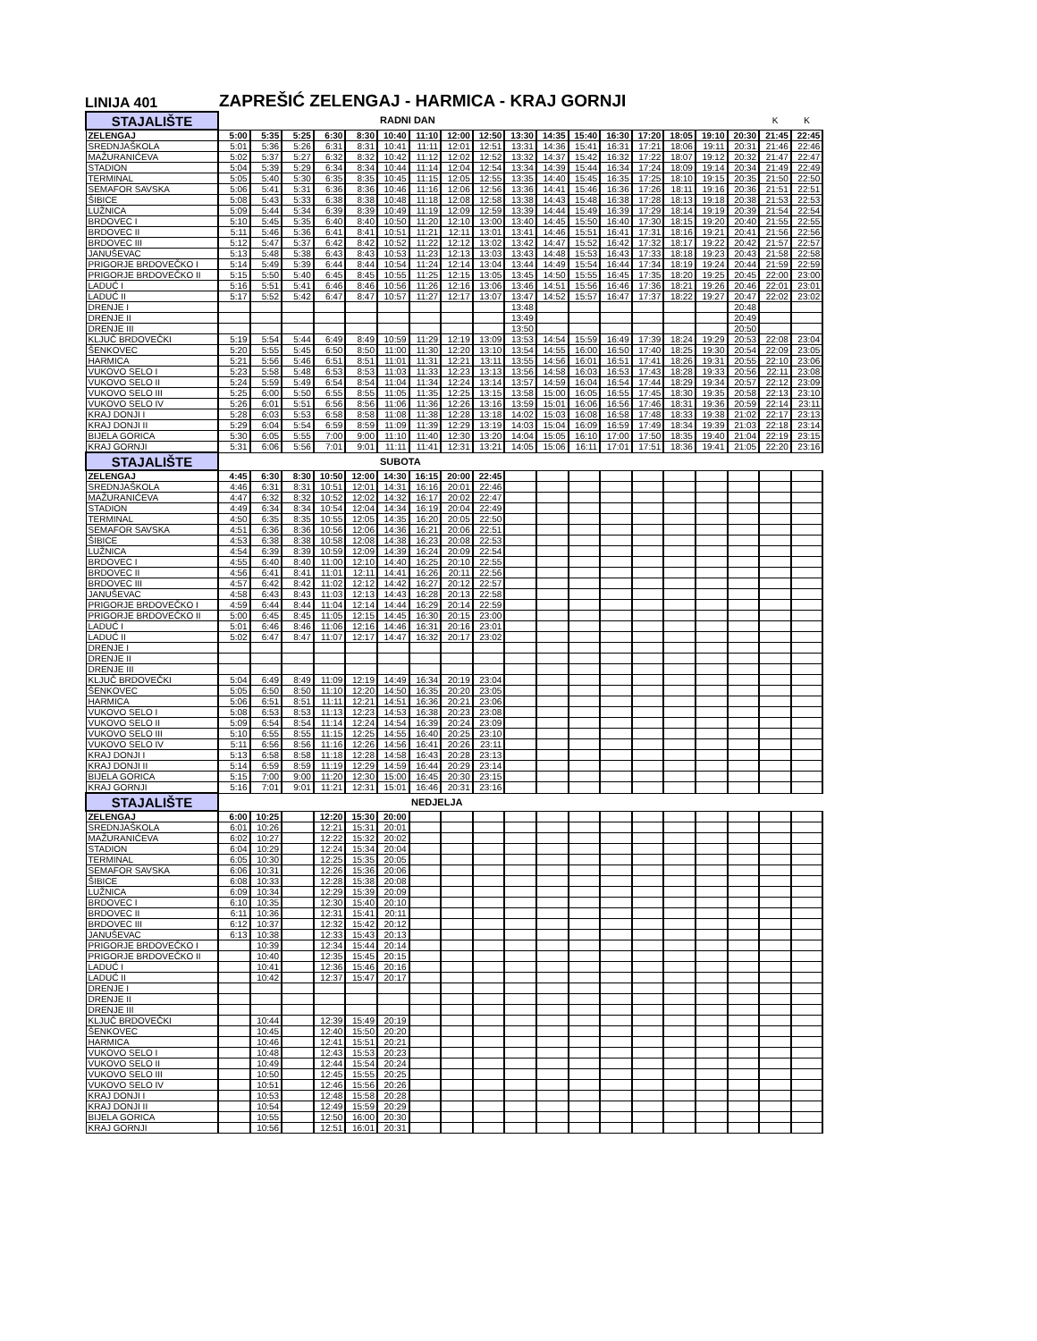LINIJA 401 ZAPREŠIĆ ZELENGAJ - HARMICA - KRAJ GORNJI
| STAJALIŠTE | RADNI DAN | | | | | | | | | | | | | | | | | K | K |
| --- | --- | --- | --- | --- | --- | --- | --- | --- | --- | --- | --- | --- | --- | --- | --- | --- | --- | --- | --- |
| ZELENGAJ | 5:00 | 5:35 | 5:25 | 6:30 | 8:30 | 10:40 | 11:10 | 12:00 | 12:50 | 13:30 | 14:35 | 15:40 | 16:30 | 17:20 | 18:05 | 19:10 | 20:30 | 21:45 | 22:45 |
| SREDNJAŠKOLA | 5:01 | 5:36 | 5:26 | 6:31 | 8:31 | 10:41 | 11:11 | 12:01 | 12:51 | 13:31 | 14:36 | 15:41 | 16:31 | 17:21 | 18:06 | 19:11 | 20:31 | 21:46 | 22:46 |
| MAŽURANIĆEVA | 5:02 | 5:37 | 5:27 | 6:32 | 8:32 | 10:42 | 11:12 | 12:02 | 12:52 | 13:32 | 14:37 | 15:42 | 16:32 | 17:22 | 18:07 | 19:12 | 20:32 | 21:47 | 22:47 |
| STADION | 5:04 | 5:39 | 5:29 | 6:34 | 8:34 | 10:44 | 11:14 | 12:04 | 12:54 | 13:34 | 14:39 | 15:44 | 16:34 | 17:24 | 18:09 | 19:14 | 20:34 | 21:49 | 22:49 |
| TERMINAL | 5:05 | 5:40 | 5:30 | 6:35 | 8:35 | 10:45 | 11:15 | 12:05 | 12:55 | 13:35 | 14:40 | 15:45 | 16:35 | 17:25 | 18:10 | 19:15 | 20:35 | 21:50 | 22:50 |
| SEMAFOR SAVSKA | 5:06 | 5:41 | 5:31 | 6:36 | 8:36 | 10:46 | 11:16 | 12:06 | 12:56 | 13:36 | 14:41 | 15:46 | 16:36 | 17:26 | 18:11 | 19:16 | 20:36 | 21:51 | 22:51 |
| ŠIBICE | 5:08 | 5:43 | 5:33 | 6:38 | 8:38 | 10:48 | 11:18 | 12:08 | 12:58 | 13:38 | 14:43 | 15:48 | 16:38 | 17:28 | 18:13 | 19:18 | 20:38 | 21:53 | 22:53 |
| LUŽNICA | 5:09 | 5:44 | 5:34 | 6:39 | 8:39 | 10:49 | 11:19 | 12:09 | 12:59 | 13:39 | 14:44 | 15:49 | 16:39 | 17:29 | 18:14 | 19:19 | 20:39 | 21:54 | 22:54 |
| BRDOVEC I | 5:10 | 5:45 | 5:35 | 6:40 | 8:40 | 10:50 | 11:20 | 12:10 | 13:00 | 13:40 | 14:45 | 15:50 | 16:40 | 17:30 | 18:15 | 19:20 | 20:40 | 21:55 | 22:55 |
| BRDOVEC II | 5:11 | 5:46 | 5:36 | 6:41 | 8:41 | 10:51 | 11:21 | 12:11 | 13:01 | 13:41 | 14:46 | 15:51 | 16:41 | 17:31 | 18:16 | 19:21 | 20:41 | 21:56 | 22:56 |
| BRDOVEC III | 5:12 | 5:47 | 5:37 | 6:42 | 8:42 | 10:52 | 11:22 | 12:12 | 13:02 | 13:42 | 14:47 | 15:52 | 16:42 | 17:32 | 18:17 | 19:22 | 20:42 | 21:57 | 22:57 |
| JANUŠEVAC | 5:13 | 5:48 | 5:38 | 6:43 | 8:43 | 10:53 | 11:23 | 12:13 | 13:03 | 13:43 | 14:48 | 15:53 | 16:43 | 17:33 | 18:18 | 19:23 | 20:43 | 21:58 | 22:58 |
| PRIGORJE BRDOVEČKO I | 5:14 | 5:49 | 5:39 | 6:44 | 8:44 | 10:54 | 11:24 | 12:14 | 13:04 | 13:44 | 14:49 | 15:54 | 16:44 | 17:34 | 18:19 | 19:24 | 20:44 | 21:59 | 22:59 |
| PRIGORJE BRDOVEČKO II | 5:15 | 5:50 | 5:40 | 6:45 | 8:45 | 10:55 | 11:25 | 12:15 | 13:05 | 13:45 | 14:50 | 15:55 | 16:45 | 17:35 | 18:20 | 19:25 | 20:45 | 22:00 | 23:00 |
| LADUĆ I | 5:16 | 5:51 | 5:41 | 6:46 | 8:46 | 10:56 | 11:26 | 12:16 | 13:06 | 13:46 | 14:51 | 15:56 | 16:46 | 17:36 | 18:21 | 19:26 | 20:46 | 22:01 | 23:01 |
| LADUĆ II | 5:17 | 5:52 | 5:42 | 6:47 | 8:47 | 10:57 | 11:27 | 12:17 | 13:07 | 13:47 | 14:52 | 15:57 | 16:47 | 17:37 | 18:22 | 19:27 | 20:47 | 22:02 | 23:02 |
| DRENJE I | | | | | | | | | | 13:48 | | | | | | | 20:48 | | |
| DRENJE II | | | | | | | | | | 13:49 | | | | | | | 20:49 | | |
| DRENJE III | | | | | | | | | | 13:50 | | | | | | | 20:50 | | |
| KLJUČ BRDOVEČKI | 5:19 | 5:54 | 5:44 | 6:49 | 8:49 | 10:59 | 11:29 | 12:19 | 13:09 | 13:53 | 14:54 | 15:59 | 16:49 | 17:39 | 18:24 | 19:29 | 20:53 | 22:08 | 23:04 |
| ŠENKOVEC | 5:20 | 5:55 | 5:45 | 6:50 | 8:50 | 11:00 | 11:30 | 12:20 | 13:10 | 13:54 | 14:55 | 16:00 | 16:50 | 17:40 | 18:25 | 19:30 | 20:54 | 22:09 | 23:05 |
| HARMICA | 5:21 | 5:56 | 5:46 | 6:51 | 8:51 | 11:01 | 11:31 | 12:21 | 13:11 | 13:55 | 14:56 | 16:01 | 16:51 | 17:41 | 18:26 | 19:31 | 20:55 | 22:10 | 23:06 |
| VUKOVO SELO I | 5:23 | 5:58 | 5:48 | 6:53 | 8:53 | 11:03 | 11:33 | 12:23 | 13:13 | 13:56 | 14:58 | 16:03 | 16:53 | 17:43 | 18:28 | 19:33 | 20:56 | 22:11 | 23:08 |
| VUKOVO SELO II | 5:24 | 5:59 | 5:49 | 6:54 | 8:54 | 11:04 | 11:34 | 12:24 | 13:14 | 13:57 | 14:59 | 16:04 | 16:54 | 17:44 | 18:29 | 19:34 | 20:57 | 22:12 | 23:09 |
| VUKOVO SELO III | 5:25 | 6:00 | 5:50 | 6:55 | 8:55 | 11:05 | 11:35 | 12:25 | 13:15 | 13:58 | 15:00 | 16:05 | 16:55 | 17:45 | 18:30 | 19:35 | 20:58 | 22:13 | 23:10 |
| VUKOVO SELO IV | 5:26 | 6:01 | 5:51 | 6:56 | 8:56 | 11:06 | 11:36 | 12:26 | 13:16 | 13:59 | 15:01 | 16:06 | 16:56 | 17:46 | 18:31 | 19:36 | 20:59 | 22:14 | 23:11 |
| KRAJ DONJI I | 5:28 | 6:03 | 5:53 | 6:58 | 8:58 | 11:08 | 11:38 | 12:28 | 13:18 | 14:02 | 15:03 | 16:08 | 16:58 | 17:48 | 18:33 | 19:38 | 21:02 | 22:17 | 23:13 |
| KRAJ DONJI II | 5:29 | 6:04 | 5:54 | 6:59 | 8:59 | 11:09 | 11:39 | 12:29 | 13:19 | 14:03 | 15:04 | 16:09 | 16:59 | 17:49 | 18:34 | 19:39 | 21:03 | 22:18 | 23:14 |
| BIJELA GORICA | 5:30 | 6:05 | 5:55 | 7:00 | 9:00 | 11:10 | 11:40 | 12:30 | 13:20 | 14:04 | 15:05 | 16:10 | 17:00 | 17:50 | 18:35 | 19:40 | 21:04 | 22:19 | 23:15 |
| KRAJ GORNJI | 5:31 | 6:06 | 5:56 | 7:01 | 9:01 | 11:11 | 11:41 | 12:31 | 13:21 | 14:05 | 15:06 | 16:11 | 17:01 | 17:51 | 18:36 | 19:41 | 21:05 | 22:20 | 23:16 |
| STAJALIŠTE | SUBOTA | | | | | | | | | | | | | | | | | | |
| ZELENGAJ | 4:45 | 6:30 | 8:30 | 10:50 | 12:00 | 14:30 | 16:15 | 20:00 | 22:45 | | | | | | | | | | |
| SREDNJAŠKOLA | 4:46 | 6:31 | 8:31 | 10:51 | 12:01 | 14:31 | 16:16 | 20:01 | 22:46 | | | | | | | | | | |
| MAŽURANIĆEVA | 4:47 | 6:32 | 8:32 | 10:52 | 12:02 | 14:32 | 16:17 | 20:02 | 22:47 | | | | | | | | | | |
| STADION | 4:49 | 6:34 | 8:34 | 10:54 | 12:04 | 14:34 | 16:19 | 20:04 | 22:49 | | | | | | | | | | |
| TERMINAL | 4:50 | 6:35 | 8:35 | 10:55 | 12:05 | 14:35 | 16:20 | 20:05 | 22:50 | | | | | | | | | | |
| SEMAFOR SAVSKA | 4:51 | 6:36 | 8:36 | 10:56 | 12:06 | 14:36 | 16:21 | 20:06 | 22:51 | | | | | | | | | | |
| ŠIBICE | 4:53 | 6:38 | 8:38 | 10:58 | 12:08 | 14:38 | 16:23 | 20:08 | 22:53 | | | | | | | | | | |
| LUŽNICA | 4:54 | 6:39 | 8:39 | 10:59 | 12:09 | 14:39 | 16:24 | 20:09 | 22:54 | | | | | | | | | | |
| BRDOVEC I | 4:55 | 6:40 | 8:40 | 11:00 | 12:10 | 14:40 | 16:25 | 20:10 | 22:55 | | | | | | | | | | |
| BRDOVEC II | 4:56 | 6:41 | 8:41 | 11:01 | 12:11 | 14:41 | 16:26 | 20:11 | 22:56 | | | | | | | | | | |
| BRDOVEC III | 4:57 | 6:42 | 8:42 | 11:02 | 12:12 | 14:42 | 16:27 | 20:12 | 22:57 | | | | | | | | | | |
| JANUŠEVAC | 4:58 | 6:43 | 8:43 | 11:03 | 12:13 | 14:43 | 16:28 | 20:13 | 22:58 | | | | | | | | | | |
| PRIGORJE BRDOVEČKO I | 4:59 | 6:44 | 8:44 | 11:04 | 12:14 | 14:44 | 16:29 | 20:14 | 22:59 | | | | | | | | | | |
| PRIGORJE BRDOVEČKO II | 5:00 | 6:45 | 8:45 | 11:05 | 12:15 | 14:45 | 16:30 | 20:15 | 23:00 | | | | | | | | | | |
| LADUĆ I | 5:01 | 6:46 | 8:46 | 11:06 | 12:16 | 14:46 | 16:31 | 20:16 | 23:01 | | | | | | | | | | |
| LADUĆ II | 5:02 | 6:47 | 8:47 | 11:07 | 12:17 | 14:47 | 16:32 | 20:17 | 23:02 | | | | | | | | | | |
| DRENJE I | | | | | | | | | | | | | | | | | | | |
| DRENJE II | | | | | | | | | | | | | | | | | | | |
| DRENJE III | | | | | | | | | | | | | | | | | | | |
| KLJUČ BRDOVEČKI | 5:04 | 6:49 | 8:49 | 11:09 | 12:19 | 14:49 | 16:34 | 20:19 | 23:04 | | | | | | | | | | |
| ŠENKOVEC | 5:05 | 6:50 | 8:50 | 11:10 | 12:20 | 14:50 | 16:35 | 20:20 | 23:05 | | | | | | | | | | |
| HARMICA | 5:06 | 6:51 | 8:51 | 11:11 | 12:21 | 14:51 | 16:36 | 20:21 | 23:06 | | | | | | | | | | |
| VUKOVO SELO I | 5:08 | 6:53 | 8:53 | 11:13 | 12:23 | 14:53 | 16:38 | 20:23 | 23:08 | | | | | | | | | | |
| VUKOVO SELO II | 5:09 | 6:54 | 8:54 | 11:14 | 12:24 | 14:54 | 16:39 | 20:24 | 23:09 | | | | | | | | | | |
| VUKOVO SELO III | 5:10 | 6:55 | 8:55 | 11:15 | 12:25 | 14:55 | 16:40 | 20:25 | 23:10 | | | | | | | | | | |
| VUKOVO SELO IV | 5:11 | 6:56 | 8:56 | 11:16 | 12:26 | 14:56 | 16:41 | 20:26 | 23:11 | | | | | | | | | | |
| KRAJ DONJI I | 5:13 | 6:58 | 8:58 | 11:18 | 12:28 | 14:58 | 16:43 | 20:28 | 23:13 | | | | | | | | | | |
| KRAJ DONJI II | 5:14 | 6:59 | 8:59 | 11:19 | 12:29 | 14:59 | 16:44 | 20:29 | 23:14 | | | | | | | | | | |
| BIJELA GORICA | 5:15 | 7:00 | 9:00 | 11:20 | 12:30 | 15:00 | 16:45 | 20:30 | 23:15 | | | | | | | | | | |
| KRAJ GORNJI | 5:16 | 7:01 | 9:01 | 11:21 | 12:31 | 15:01 | 16:46 | 20:31 | 23:16 | | | | | | | | | | |
| STAJALIŠTE | NEDJELJA | | | | | | | | | | | | | | | | | | |
| ZELENGAJ | 6:00 | 10:25 | | 12:20 | 15:30 | 20:00 | | | | | | | | | | | | | |
| SREDNJAŠKOLA | 6:01 | 10:26 | | 12:21 | 15:31 | 20:01 | | | | | | | | | | | | | |
| MAŽURANIĆEVA | 6:02 | 10:27 | | 12:22 | 15:32 | 20:02 | | | | | | | | | | | | | |
| STADION | 6:04 | 10:29 | | 12:24 | 15:34 | 20:04 | | | | | | | | | | | | | |
| TERMINAL | 6:05 | 10:30 | | 12:25 | 15:35 | 20:05 | | | | | | | | | | | | | |
| SEMAFOR SAVSKA | 6:06 | 10:31 | | 12:26 | 15:36 | 20:06 | | | | | | | | | | | | | |
| ŠIBICE | 6:08 | 10:33 | | 12:28 | 15:38 | 20:08 | | | | | | | | | | | | | |
| LUŽNICA | 6:09 | 10:34 | | 12:29 | 15:39 | 20:09 | | | | | | | | | | | | | |
| BRDOVEC I | 6:10 | 10:35 | | 12:30 | 15:40 | 20:10 | | | | | | | | | | | | | |
| BRDOVEC II | 6:11 | 10:36 | | 12:31 | 15:41 | 20:11 | | | | | | | | | | | | | |
| BRDOVEC III | 6:12 | 10:37 | | 12:32 | 15:42 | 20:12 | | | | | | | | | | | | | |
| JANUŠEVAC | 6:13 | 10:38 | | 12:33 | 15:43 | 20:13 | | | | | | | | | | | | | |
| PRIGORJE BRDOVEČKO I | | 10:39 | | 12:34 | 15:44 | 20:14 | | | | | | | | | | | | | |
| PRIGORJE BRDOVEČKO II | | 10:40 | | 12:35 | 15:45 | 20:15 | | | | | | | | | | | | | |
| LADUĆ I | | 10:41 | | 12:36 | 15:46 | 20:16 | | | | | | | | | | | | | |
| LADUĆ II | | 10:42 | | 12:37 | 15:47 | 20:17 | | | | | | | | | | | | | |
| DRENJE I | | | | | | | | | | | | | | | | | | | |
| DRENJE II | | | | | | | | | | | | | | | | | | | |
| DRENJE III | | | | | | | | | | | | | | | | | | | |
| KLJUČ BRDOVEČKI | | 10:44 | | 12:39 | 15:49 | 20:19 | | | | | | | | | | | | | |
| ŠENKOVEC | | 10:45 | | 12:40 | 15:50 | 20:20 | | | | | | | | | | | | | |
| HARMICA | | 10:46 | | 12:41 | 15:51 | 20:21 | | | | | | | | | | | | | |
| VUKOVO SELO I | | 10:48 | | 12:43 | 15:53 | 20:23 | | | | | | | | | | | | | |
| VUKOVO SELO II | | 10:49 | | 12:44 | 15:54 | 20:24 | | | | | | | | | | | | | |
| VUKOVO SELO III | | 10:50 | | 12:45 | 15:55 | 20:25 | | | | | | | | | | | | | |
| VUKOVO SELO IV | | 10:51 | | 12:46 | 15:56 | 20:26 | | | | | | | | | | | | | |
| KRAJ DONJI I | | 10:53 | | 12:48 | 15:58 | 20:28 | | | | | | | | | | | | | |
| KRAJ DONJI II | | 10:54 | | 12:49 | 15:59 | 20:29 | | | | | | | | | | | | | |
| BIJELA GORICA | | 10:55 | | 12:50 | 16:00 | 20:30 | | | | | | | | | | | | | |
| KRAJ GORNJI | | 10:56 | | 12:51 | 16:01 | 20:31 | | | | | | | | | | | | | |